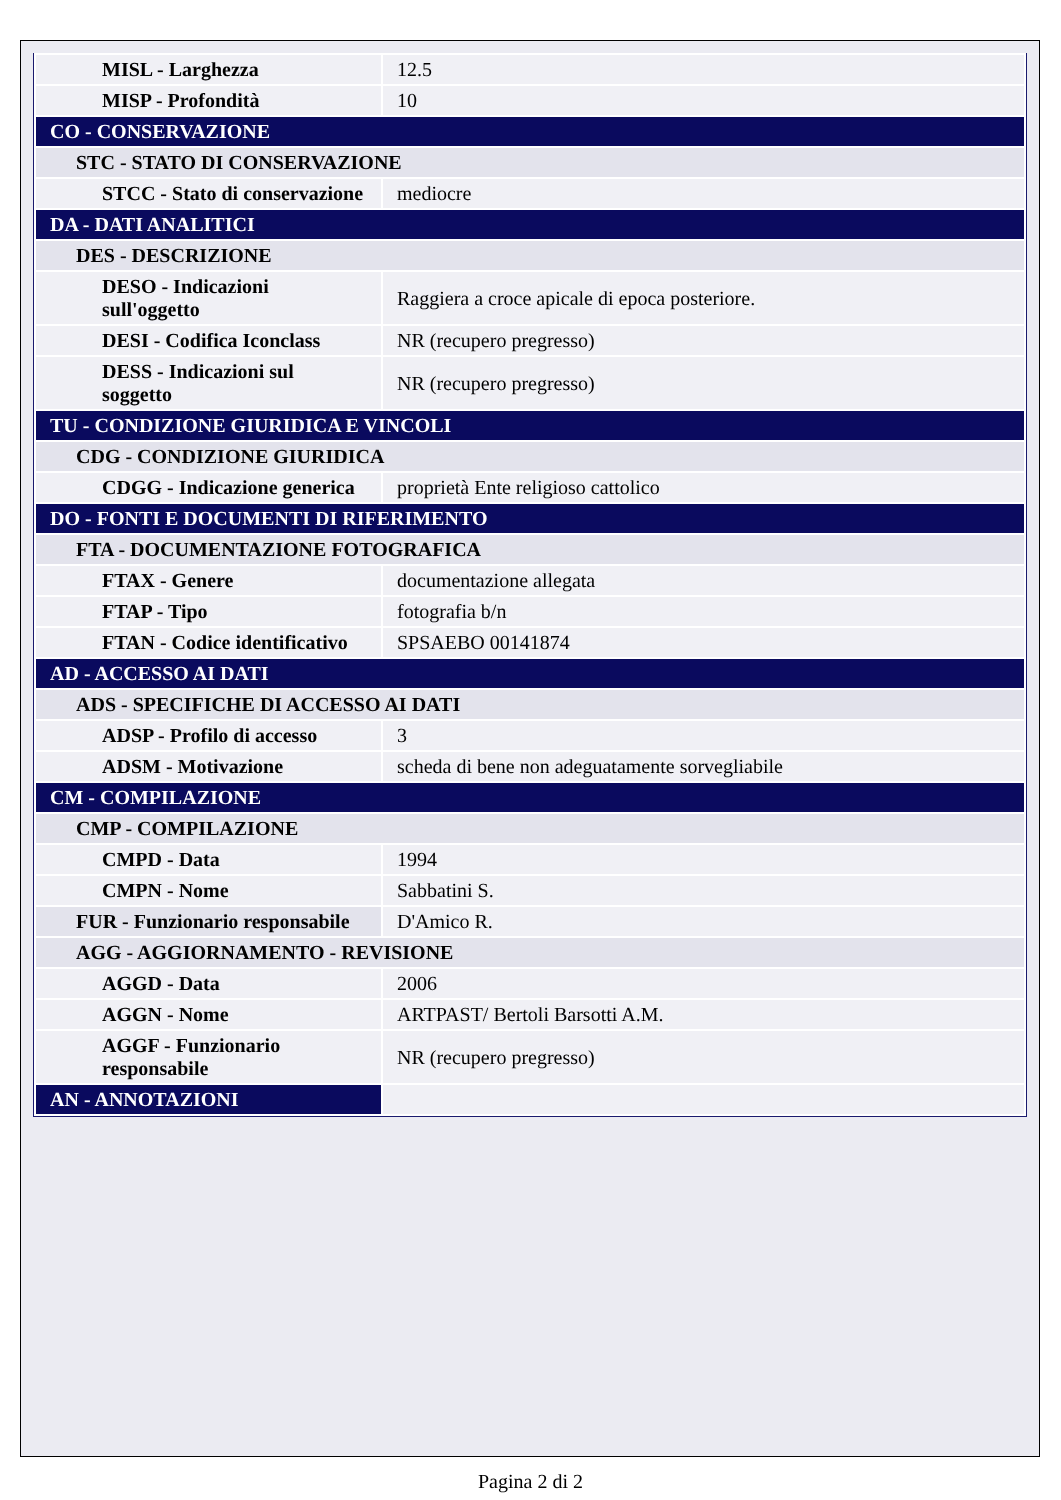| MISL - Larghezza | 12.5 |
| MISP - Profondità | 10 |
| CO - CONSERVAZIONE | |
| STC - STATO DI CONSERVAZIONE | |
| STCC - Stato di conservazione | mediocre |
| DA - DATI ANALITICI | |
| DES - DESCRIZIONE | |
| DESO - Indicazioni sull'oggetto | Raggiera a croce apicale di epoca posteriore. |
| DESI - Codifica Iconclass | NR (recupero pregresso) |
| DESS - Indicazioni sul soggetto | NR (recupero pregresso) |
| TU - CONDIZIONE GIURIDICA E VINCOLI | |
| CDG - CONDIZIONE GIURIDICA | |
| CDGG - Indicazione generica | proprietà Ente religioso cattolico |
| DO - FONTI E DOCUMENTI DI RIFERIMENTO | |
| FTA - DOCUMENTAZIONE FOTOGRAFICA | |
| FTAX - Genere | documentazione allegata |
| FTAP - Tipo | fotografia b/n |
| FTAN - Codice identificativo | SPSAEBO 00141874 |
| AD - ACCESSO AI DATI | |
| ADS - SPECIFICHE DI ACCESSO AI DATI | |
| ADSP - Profilo di accesso | 3 |
| ADSM - Motivazione | scheda di bene non adeguatamente sorvegliabile |
| CM - COMPILAZIONE | |
| CMP - COMPILAZIONE | |
| CMPD - Data | 1994 |
| CMPN - Nome | Sabbatini S. |
| FUR - Funzionario responsabile | D'Amico R. |
| AGG - AGGIORNAMENTO - REVISIONE | |
| AGGD - Data | 2006 |
| AGGN - Nome | ARTPAST/ Bertoli Barsotti A.M. |
| AGGF - Funzionario responsabile | NR (recupero pregresso) |
| AN - ANNOTAZIONI | |
Pagina 2 di 2